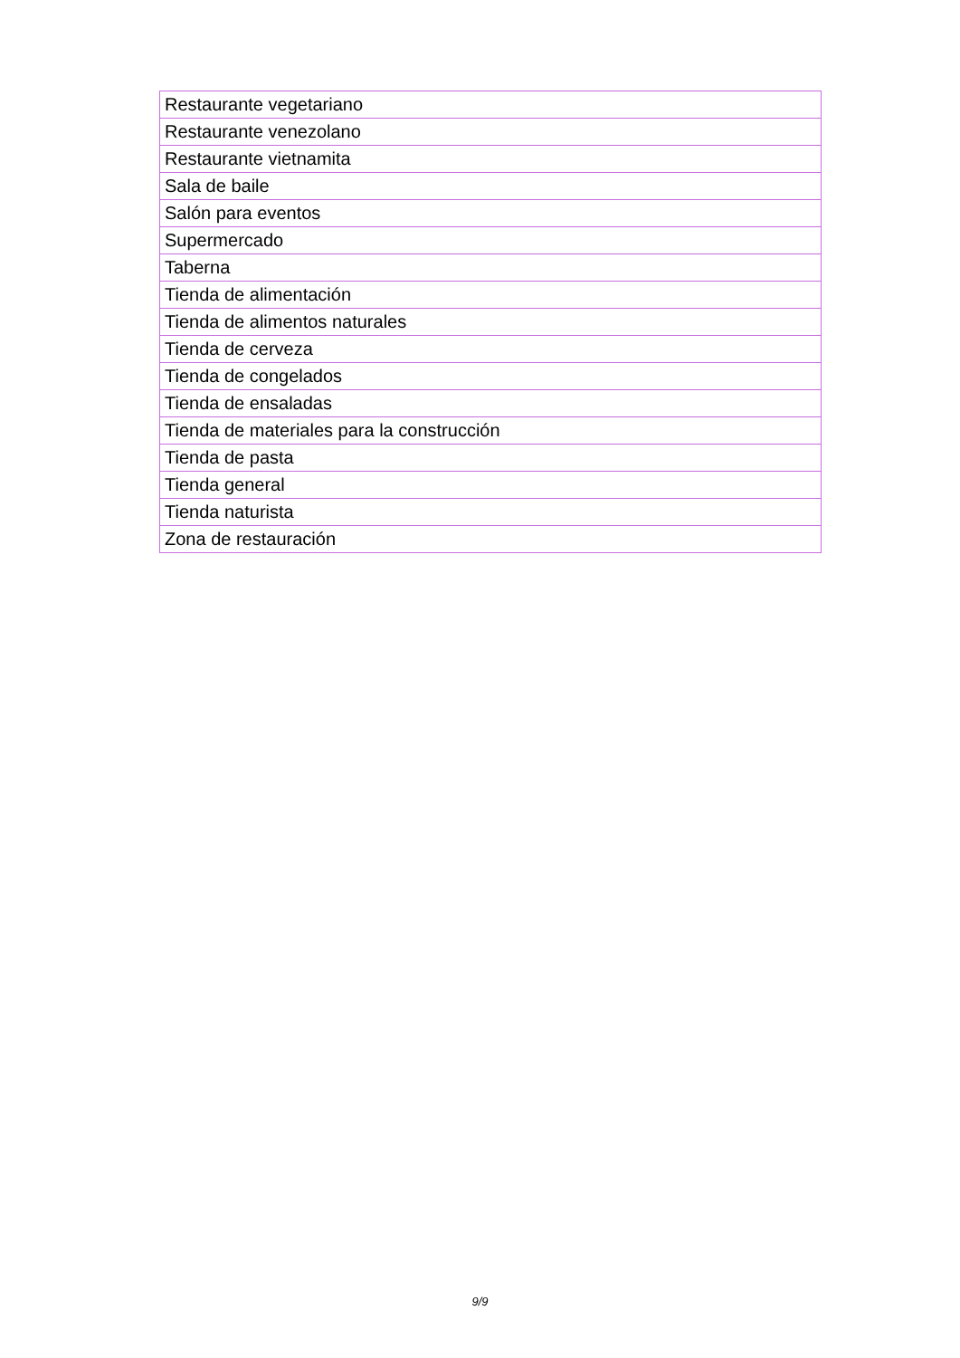| Restaurante vegetariano |
| Restaurante venezolano |
| Restaurante vietnamita |
| Sala de baile |
| Salón para eventos |
| Supermercado |
| Taberna |
| Tienda de alimentación |
| Tienda de alimentos naturales |
| Tienda de cerveza |
| Tienda de congelados |
| Tienda de ensaladas |
| Tienda de materiales para la construcción |
| Tienda de pasta |
| Tienda general |
| Tienda naturista |
| Zona de restauración |
9/9